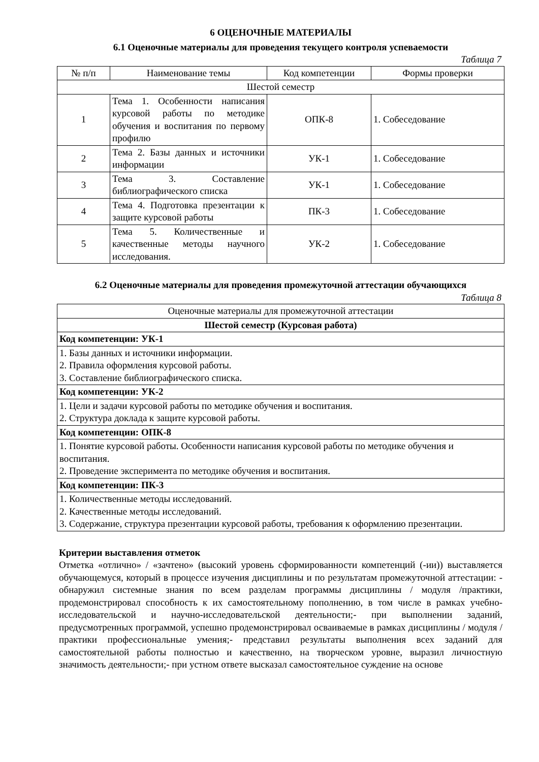6 ОЦЕНОЧНЫЕ МАТЕРИАЛЫ
6.1 Оценочные материалы для проведения текущего контроля успеваемости
Таблица 7
| № п/п | Наименование темы | Код компетенции | Формы проверки |
| --- | --- | --- | --- |
| Шестой семестр | | | |
| 1 | Тема 1. Особенности написания курсовой работы по методике обучения и воспитания по первому профилю | ОПК-8 | 1. Собеседование |
| 2 | Тема 2. Базы данных и источники информации | УК-1 | 1. Собеседование |
| 3 | Тема 3. Составление библиографического списка | УК-1 | 1. Собеседование |
| 4 | Тема 4. Подготовка презентации к защите курсовой работы | ПК-3 | 1. Собеседование |
| 5 | Тема 5. Количественные и качественные методы научного исследования. | УК-2 | 1. Собеседование |
6.2 Оценочные материалы для проведения промежуточной аттестации обучающихся
Таблица 8
| Оценочные материалы для промежуточной аттестации |
| Шестой семестр (Курсовая работа) |
| Код компетенции: УК-1 |
| 1. Базы данных и источники информации. 2. Правила оформления курсовой работы. 3. Составление библиографического списка. |
| Код компетенции: УК-2 |
| 1. Цели и задачи курсовой работы по методике обучения и воспитания. 2. Структура доклада к защите курсовой работы. |
| Код компетенции: ОПК-8 |
| 1. Понятие курсовой работы. Особенности написания курсовой работы по методике обучения и воспитания. 2. Проведение эксперимента по методике обучения и воспитания. |
| Код компетенции: ПК-3 |
| 1. Количественные методы исследований. 2. Качественные методы исследований. 3. Содержание, структура презентации курсовой работы, требования к оформлению презентации. |
Критерии выставления отметок
Отметка «отлично» / «зачтено» (высокий уровень сформированности компетенций (-ии)) выставляется обучающемуся, который в процессе изучения дисциплины и по результатам промежуточной аттестации: - обнаружил системные знания по всем разделам программы дисциплины / модуля /практики, продемонстрировал способность к их самостоятельному пополнению, в том числе в рамках учебно-исследовательской и научно-исследовательской деятельности;- при выполнении заданий, предусмотренных программой, успешно продемонстрировал осваиваемые в рамках дисциплины / модуля / практики профессиональные умения;- представил результаты выполнения всех заданий для самостоятельной работы полностью и качественно, на творческом уровне, выразил личностную значимость деятельности;- при устном ответе высказал самостоятельное суждение на основе